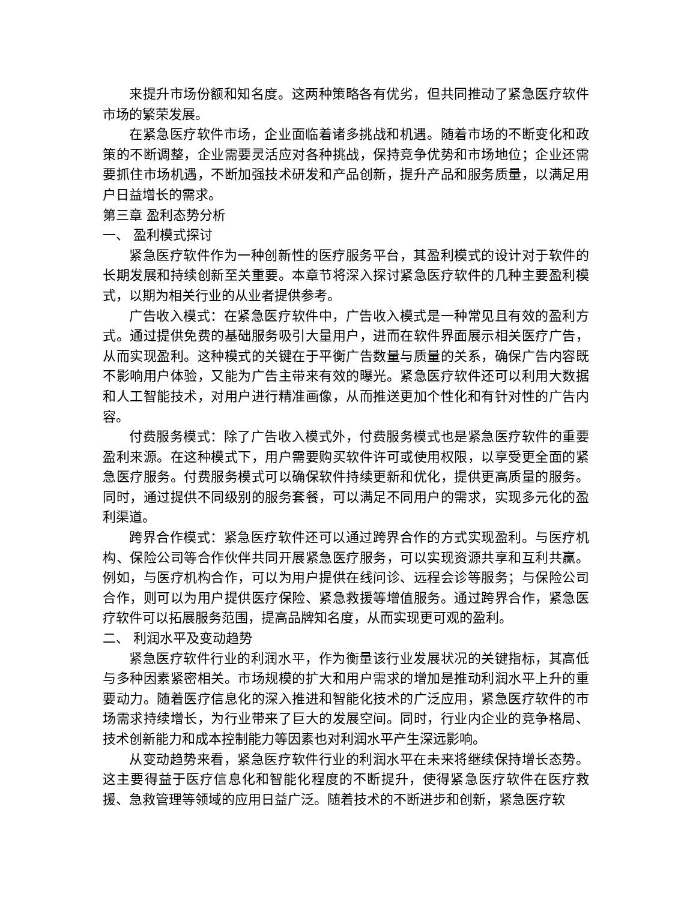来提升市场份额和知名度。这两种策略各有优劣，但共同推动了紧急医疗软件市场的繁荣发展。
在紧急医疗软件市场，企业面临着诸多挑战和机遇。随着市场的不断变化和政策的不断调整，企业需要灵活应对各种挑战，保持竞争优势和市场地位；企业还需要抓住市场机遇，不断加强技术研发和产品创新，提升产品和服务质量，以满足用户日益增长的需求。
第三章 盈利态势分析
一、 盈利模式探讨
紧急医疗软件作为一种创新性的医疗服务平台，其盈利模式的设计对于软件的长期发展和持续创新至关重要。本章节将深入探讨紧急医疗软件的几种主要盈利模式，以期为相关行业的从业者提供参考。
广告收入模式：在紧急医疗软件中，广告收入模式是一种常见且有效的盈利方式。通过提供免费的基础服务吸引大量用户，进而在软件界面展示相关医疗广告，从而实现盈利。这种模式的关键在于平衡广告数量与质量的关系，确保广告内容既不影响用户体验，又能为广告主带来有效的曝光。紧急医疗软件还可以利用大数据和人工智能技术，对用户进行精准画像，从而推送更加个性化和有针对性的广告内容。
付费服务模式：除了广告收入模式外，付费服务模式也是紧急医疗软件的重要盈利来源。在这种模式下，用户需要购买软件许可或使用权限，以享受更全面的紧急医疗服务。付费服务模式可以确保软件持续更新和优化，提供更高质量的服务。同时，通过提供不同级别的服务套餐，可以满足不同用户的需求，实现多元化的盈利渠道。
跨界合作模式：紧急医疗软件还可以通过跨界合作的方式实现盈利。与医疗机构、保险公司等合作伙伴共同开展紧急医疗服务，可以实现资源共享和互利共赢。例如，与医疗机构合作，可以为用户提供在线问诊、远程会诊等服务；与保险公司合作，则可以为用户提供医疗保险、紧急救援等增值服务。通过跨界合作，紧急医疗软件可以拓展服务范围，提高品牌知名度，从而实现更可观的盈利。
二、 利润水平及变动趋势
紧急医疗软件行业的利润水平，作为衡量该行业发展状况的关键指标，其高低与多种因素紧密相关。市场规模的扩大和用户需求的增加是推动利润水平上升的重要动力。随着医疗信息化的深入推进和智能化技术的广泛应用，紧急医疗软件的市场需求持续增长，为行业带来了巨大的发展空间。同时，行业内企业的竞争格局、技术创新能力和成本控制能力等因素也对利润水平产生深远影响。
从变动趋势来看，紧急医疗软件行业的利润水平在未来将继续保持增长态势。这主要得益于医疗信息化和智能化程度的不断提升，使得紧急医疗软件在医疗救援、急救管理等领域的应用日益广泛。随着技术的不断进步和创新，紧急医疗软